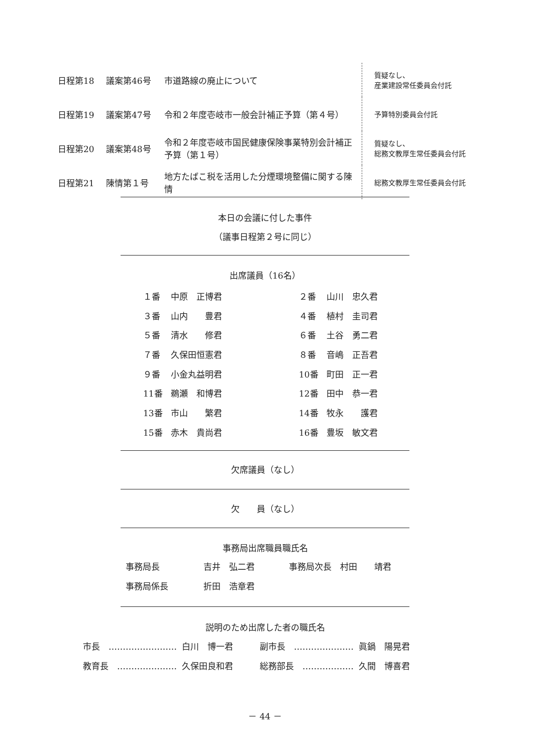| 日程第18 | 議案第46号 | 市道路線の廃止について | 質疑なし、 産業建設常任委員会付託 |
| 日程第19 | 議案第47号 | 令和２年度壱岐市一般会計補正予算（第４号） | 予算特別委員会付託 |
| 日程第20 | 議案第48号 | 令和２年度壱岐市国民健康保険事業特別会計補正予算（第１号） | 質疑なし、 総務文教厚生常任委員会付託 |
| 日程第21 | 陳情第１号 | 地方たばこ税を活用した分煙環境整備に関する陳情 | 総務文教厚生常任委員会付託 |
本日の会議に付した事件
（議事日程第２号に同じ）
出席議員（16名）
| １番 | 中原 正博君 | ２番 | 山川 忠久君 |
| ３番 | 山内 豊君 | ４番 | 植村 圭司君 |
| ５番 | 清水 修君 | ６番 | 土谷 勇二君 |
| ７番 | 久保田恒憲君 | ８番 | 音嶋 正吾君 |
| ９番 | 小金丸益明君 | 10番 | 町田 正一君 |
| 11番 | 鵜瀬 和博君 | 12番 | 田中 恭一君 |
| 13番 | 市山 繁君 | 14番 | 牧永 護君 |
| 15番 | 赤木 貴尚君 | 16番 | 豊坂 敏文君 |
欠席議員（なし）
欠　　員（なし）
事務局出席職員職氏名
| 事務局長 | 吉井 弘二君 | 事務局次長 村田 靖君 |
| 事務局係長 | 折田 浩章君 | |
説明のため出席した者の職氏名
| 市長 …………………… | 白川 博一君 | 副市長 ………………… | 眞鍋 陽晃君 |
| 教育長 ………………… | 久保田良和君 | 総務部長 ……………… | 久間 博喜君 |
－ 44 －